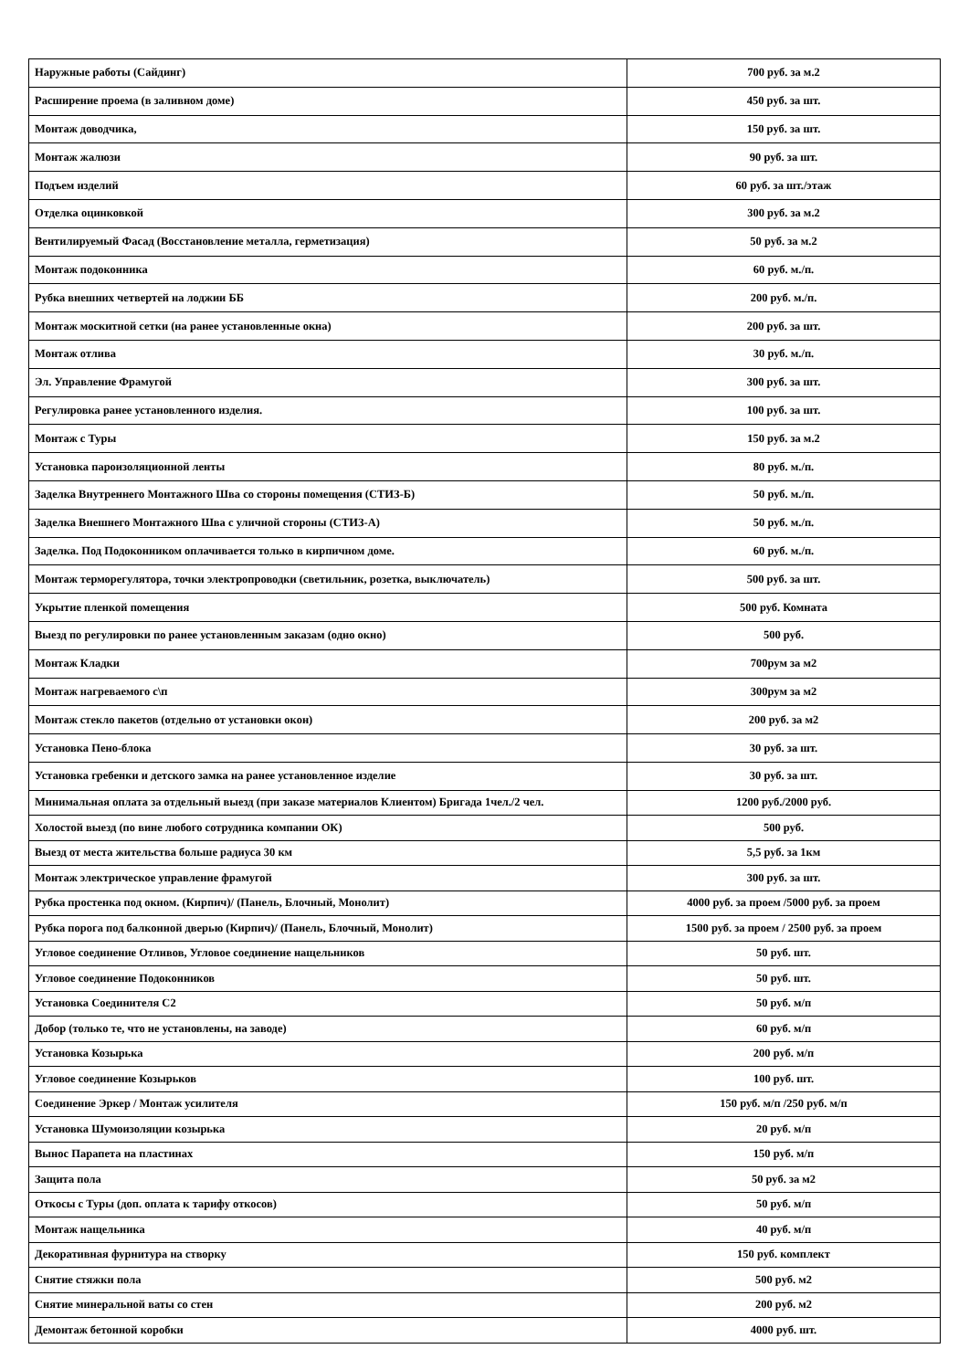| Наружные работы (Сайдинг) | 700 руб. за м.2 |
| Расширение проема (в заливном доме) | 450 руб. за шт. |
| Монтаж доводчика, | 150 руб. за шт. |
| Монтаж жалюзи | 90 руб. за шт. |
| Подъем изделий | 60 руб. за шт./этаж |
| Отделка оцинковкой | 300 руб. за м.2 |
| Вентилируемый Фасад (Восстановление металла, герметизация) | 50 руб. за м.2 |
| Монтаж подоконника | 60 руб. м./п. |
| Рубка внешних четвертей на лоджии ББ | 200 руб. м./п. |
| Монтаж москитной сетки (на ранее установленные окна) | 200 руб. за шт. |
| Монтаж отлива | 30 руб. м./п. |
| Эл. Управление Фрамугой | 300 руб. за шт. |
| Регулировка ранее установленного изделия. | 100 руб. за шт. |
| Монтаж с Туры | 150 руб. за м.2 |
| Установка пароизоляционной ленты | 80 руб. м./п. |
| Заделка Внутреннего Монтажного Шва со стороны помещения (СТИЗ-Б) | 50 руб. м./п. |
| Заделка Внешнего Монтажного Шва с уличной стороны (СТИЗ-А) | 50 руб. м./п. |
| Заделка. Под Подоконником оплачивается только в кирпичном доме. | 60 руб. м./п. |
| Монтаж терморегулятора, точки электропроводки (светильник, розетка, выключатель) | 500 руб. за шт. |
| Укрытие пленкой помещения | 500 руб. Комната |
| Выезд по регулировки по ранее установленным заказам (одно окно) | 500 руб. |
| Монтаж Кладки | 700рум за м2 |
| Монтаж нагреваемого с\п | 300рум за м2 |
| Монтаж стекло пакетов (отдельно от установки окон) | 200 руб. за м2 |
| Установка Пено-блока | 30 руб. за шт. |
| Установка гребенки и детского замка на ранее установленное изделие | 30 руб. за шт. |
| Минимальная оплата за отдельный выезд (при заказе материалов Клиентом) Бригада 1чел./2 чел. | 1200 руб./2000 руб. |
| Холостой выезд (по вине любого сотрудника компании ОК) | 500 руб. |
| Выезд от места жительства больше радиуса 30 км | 5,5 руб. за 1км |
| Монтаж электрическое управление фрамугой | 300 руб. за шт. |
| Рубка простенка под окном. (Кирпич)/ (Панель, Блочный, Монолит) | 4000 руб. за проем /5000 руб. за проем |
| Рубка порога под балконной дверью (Кирпич)/ (Панель, Блочный, Монолит) | 1500 руб. за проем / 2500 руб. за проем |
| Угловое соединение Отливов, Угловое соединение нащельников | 50 руб. шт. |
| Угловое соединение Подоконников | 50 руб. шт. |
| Установка Соединителя С2 | 50 руб. м/п |
| Добор (только те, что не установлены, на заводе) | 60 руб. м/п |
| Установка Козырька | 200 руб. м/п |
| Угловое соединение Козырьков | 100 руб. шт. |
| Соединение Эркер / Монтаж усилителя | 150 руб. м/п /250 руб. м/п |
| Установка Шумоизоляции козырька | 20 руб. м/п |
| Вынос Парапета на пластинах | 150 руб. м/п |
| Защита пола | 50 руб. за м2 |
| Откосы с Туры (доп. оплата к тарифу откосов) | 50 руб. м/п |
| Монтаж нащельника | 40 руб. м/п |
| Декоративная фурнитура на створку | 150 руб. комплект |
| Снятие стяжки пола | 500 руб. м2 |
| Снятие минеральной ваты со стен | 200 руб. м2 |
| Демонтаж бетонной коробки | 4000 руб. шт. |